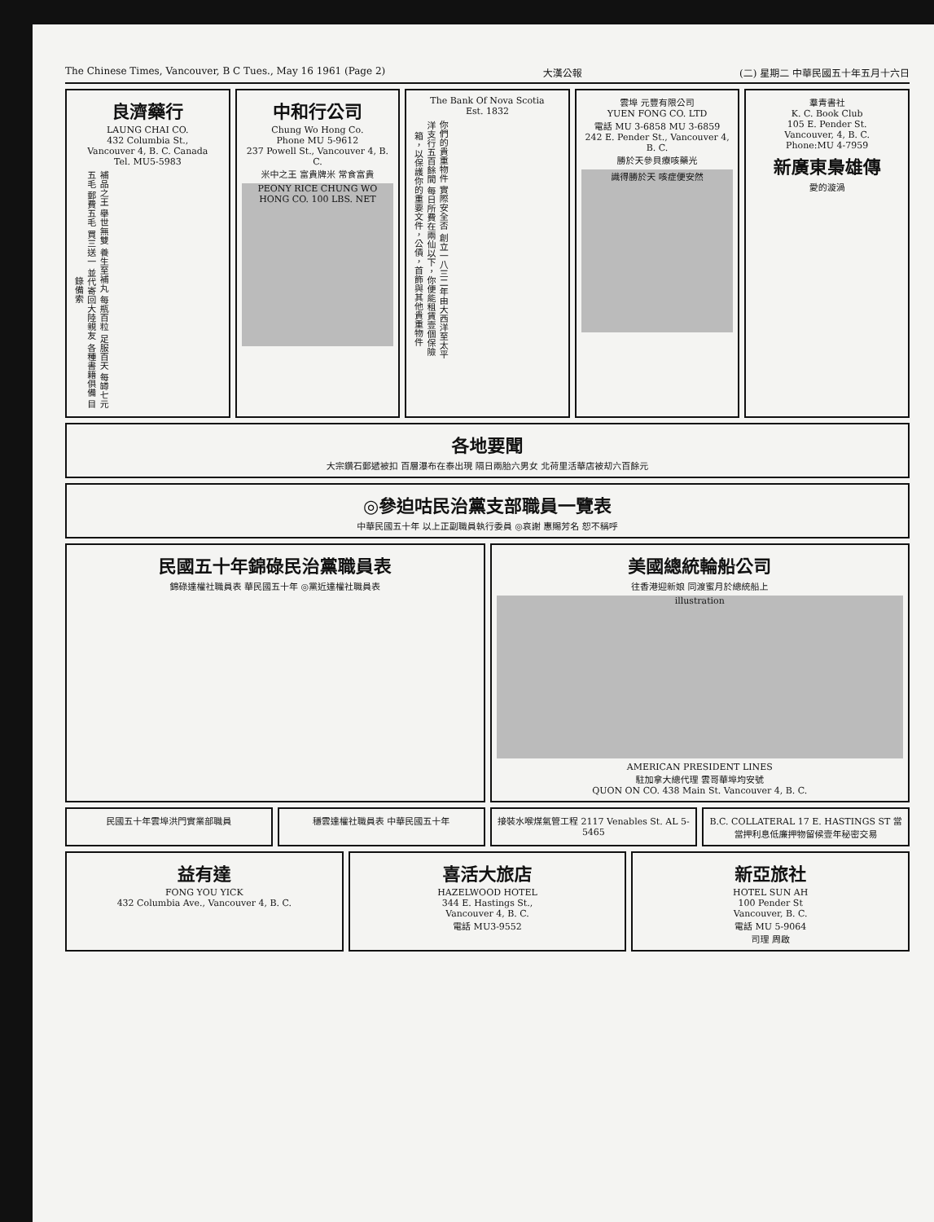The Chinese Times, Vancouver, B C Tues., May 16 1961 (Page 2) 大漢公報 (二) 星期二 中華民國五十年五月十六日
良濟藥行
LAUNG CHAI CO.
432 Columbia St.,
Vancouver 4, B. C. Canada
Tel. MU5-5983
補品之王 舉世無雙 養生至補丸 每瓶百粒 足服百天 每罇七元五毛 郵費五毛 買三送一 並代寄回大陸親友 各種書籍俱備 目錄備索
中和行公司
Chung Wo Hong Co.
Phone MU 5-9612
237 Powell St., Vancouver 4, B. C.
米中之王 富貴牌米 常食富貴
PEONY RICE CHUNG WO HONG CO. 100 LBS. NET
The Bank Of Nova Scotia
Est. 1832
你們的貴重物件 實際安全否 創立一八三二年由大西洋至太平洋支行五百餘間 每日所費在兩仙以下，你便能租賃壹個保險箱，以保護你的重要文件，公債，首飾與其他貴重物件
雲埠 元豐有限公司
YUEN FONG CO. LTD
電話 MU 3-6858 MU 3-6859
242 E. Pender St., Vancouver 4, B. C.
勝於天參貝療咳藥光
識得勝於天 咳症便安然
羣青書社
K. C. Book Club
105 E. Pender St.
Vancouver, 4, B. C.
Phone:MU 4-7959
新廣東梟雄傳
愛的漩渦
各地要聞
大宗鑽石郵遞被扣 百層瀑布在泰出現 隔日兩胎六男女 北荷里活華店被刧六百餘元
◎參迫咕民治黨支部職員一覽表
中華民國五十年 以上正副職員執行委員 ◎哀謝 惠賜芳名 恕不稱呼
民國五十年錦碌民治黨職員表
錦碌達權社職員表 華民國五十年 ◎黨近達權社職員表
美國總統輪船公司
往香港迎新娘 同渡蜜月於總統船上
illustration
AMERICAN PRESIDENT LINES
駐加拿大總代理 雲哥華埠均安號
QUON ON CO. 438 Main St. Vancouver 4, B. C.
民國五十年雲埠洪門實業部職員 穩雲達權社職員表 中華民國五十年 接裝水喉煤氣管工程 2117 Venables St. AL 5-5465
B.C. COLLATERAL 17 E. HASTINGS ST 當 當押利息低廉押物留候壹年秘密交易
益有達
FONG YOU YICK
432 Columbia Ave., Vancouver 4, B. C.
喜活大旅店
HAZELWOOD HOTEL
344 E. Hastings St.,
Vancouver 4, B. C.
電話 MU3-9552
新亞旅社
HOTEL SUN AH
100 Pender St
Vancouver, B. C.
電話 MU 5-9064
司理 周啟